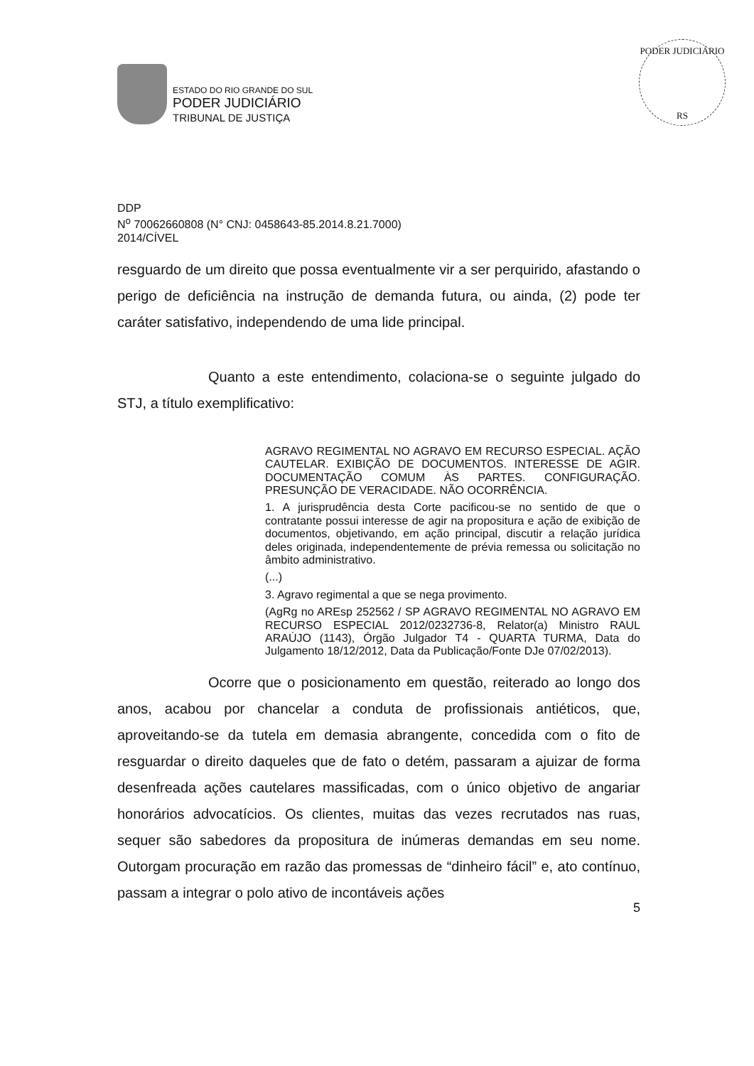PODER JUDICIÁRIO
RS
ESTADO DO RIO GRANDE DO SUL
PODER JUDICIÁRIO
TRIBUNAL DE JUSTIÇA
DDP
N<sup>o</sup> 70062660808 (N° CNJ: 0458643-85.2014.8.21.7000)
2014/CÍVEL
resguardo de um direito que possa eventualmente vir a ser perquirido, afastando o perigo de deficiência na instrução de demanda futura, ou ainda, (2) pode ter caráter satisfativo, independendo de uma lide principal.
Quanto a este entendimento, colaciona-se o seguinte julgado do STJ, a título exemplificativo:
AGRAVO REGIMENTAL NO AGRAVO EM RECURSO ESPECIAL. AÇÃO CAUTELAR. EXIBIÇÃO DE DOCUMENTOS. INTERESSE DE AGIR. DOCUMENTAÇÃO COMUM ÀS PARTES. CONFIGURAÇÃO. PRESUNÇÃO DE VERACIDADE. NÃO OCORRÊNCIA.
1. A jurisprudência desta Corte pacificou-se no sentido de que o contratante possui interesse de agir na propositura e ação de exibição de documentos, objetivando, em ação principal, discutir a relação jurídica deles originada, independentemente de prévia remessa ou solicitação no âmbito administrativo.
(...)
3. Agravo regimental a que se nega provimento.
(AgRg no AREsp 252562 / SP AGRAVO REGIMENTAL NO AGRAVO EM RECURSO ESPECIAL 2012/0232736-8, Relator(a) Ministro RAUL ARAÚJO (1143), Órgão Julgador T4 - QUARTA TURMA, Data do Julgamento 18/12/2012, Data da Publicação/Fonte DJe 07/02/2013).
Ocorre que o posicionamento em questão, reiterado ao longo dos anos, acabou por chancelar a conduta de profissionais antiéticos, que, aproveitando-se da tutela em demasia abrangente, concedida com o fito de resguardar o direito daqueles que de fato o detém, passaram a ajuizar de forma desenfreada ações cautelares massificadas, com o único objetivo de angariar honorários advocatícios. Os clientes, muitas das vezes recrutados nas ruas, sequer são sabedores da propositura de inúmeras demandas em seu nome. Outorgam procuração em razão das promessas de “dinheiro fácil” e, ato contínuo, passam a integrar o polo ativo de incontáveis ações
5